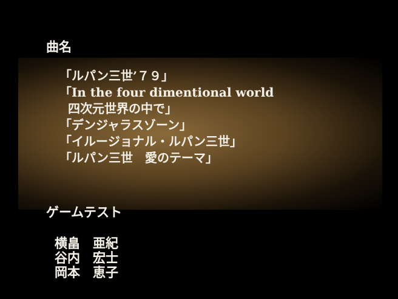曲名
「ルパン三世’７９」
「In the four dimentional world
四次元世界の中で」
「デンジャラスゾーン」
「イルージョナル・ルパン三世」
「ルパン三世　愛のテーマ」
ゲームテスト
横畠　亜紀
谷内　宏士
岡本　恵子